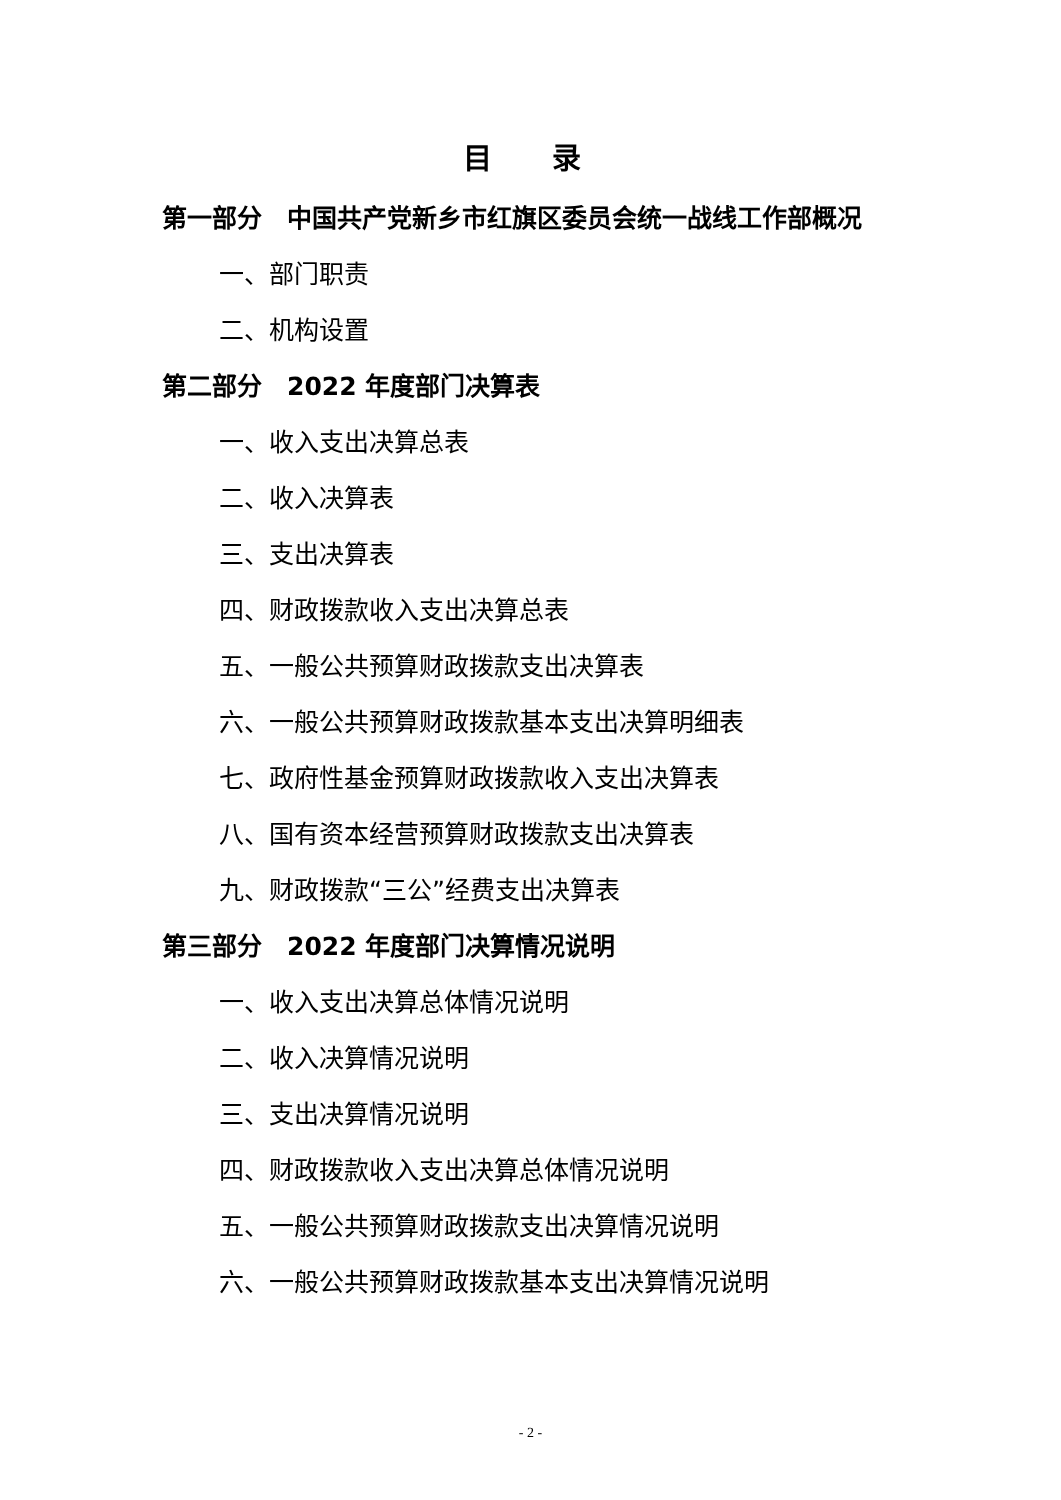目录
第一部分　中国共产党新乡市红旗区委员会统一战线工作部概况
一、部门职责
二、机构设置
第二部分　2022 年度部门决算表
一、收入支出决算总表
二、收入决算表
三、支出决算表
四、财政拨款收入支出决算总表
五、一般公共预算财政拨款支出决算表
六、一般公共预算财政拨款基本支出决算明细表
七、政府性基金预算财政拨款收入支出决算表
八、国有资本经营预算财政拨款支出决算表
九、财政拨款“三公”经费支出决算表
第三部分　2022 年度部门决算情况说明
一、收入支出决算总体情况说明
二、收入决算情况说明
三、支出决算情况说明
四、财政拨款收入支出决算总体情况说明
五、一般公共预算财政拨款支出决算情况说明
六、一般公共预算财政拨款基本支出决算情况说明
- 2 -